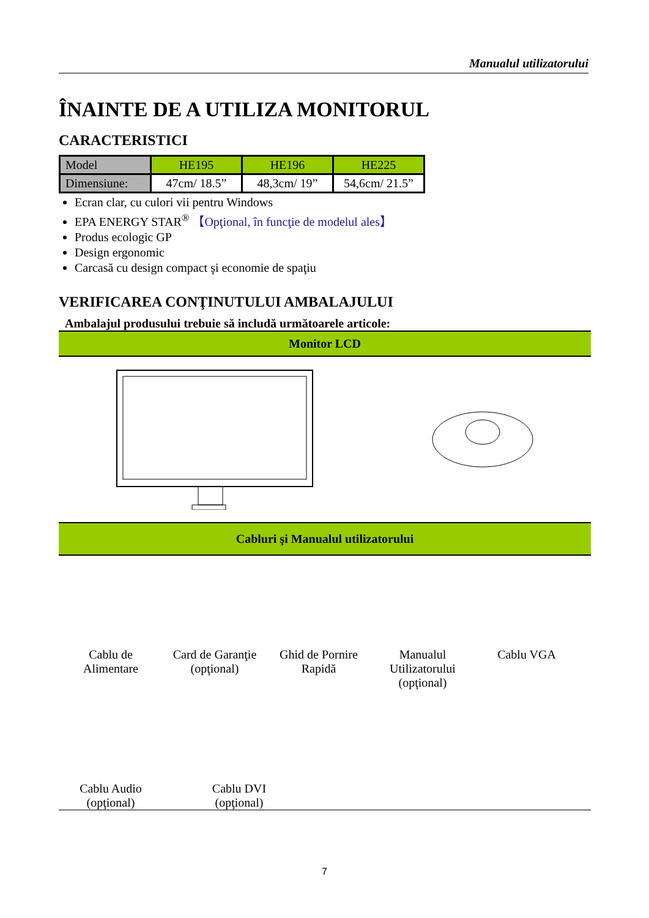Manualul utilizatorului
ÎNAINTE DE A UTILIZA MONITORUL
CARACTERISTICI
| Model | HE195 | HE196 | HE225 |
| Dimensiune: | 47cm/ 18.5” | 48,3cm/ 19” | 54,6cm/ 21.5” |
Ecran clar, cu culori vii pentru Windows
EPA ENERGY STAR<sup>®</sup> 【Opţional, în funcţie de modelul ales】
Produs ecologic GP
Design ergonomic
Carcasă cu design compact şi economie de spaţiu
VERIFICAREA CONŢINUTULUI AMBALAJULUI
Ambalajul produsului trebuie să includă următoarele articole:
Monitor LCD
Cabluri şi Manualul utilizatorului
Cablu de
Alimentare
Card de Garanţie
(opţional)
Ghid de Pornire
Rapidă
Manualul
Utilizatorului
(opţional)
Cablu VGA
Cablu Audio
(opţional)
Cablu DVI
(opţional)
7